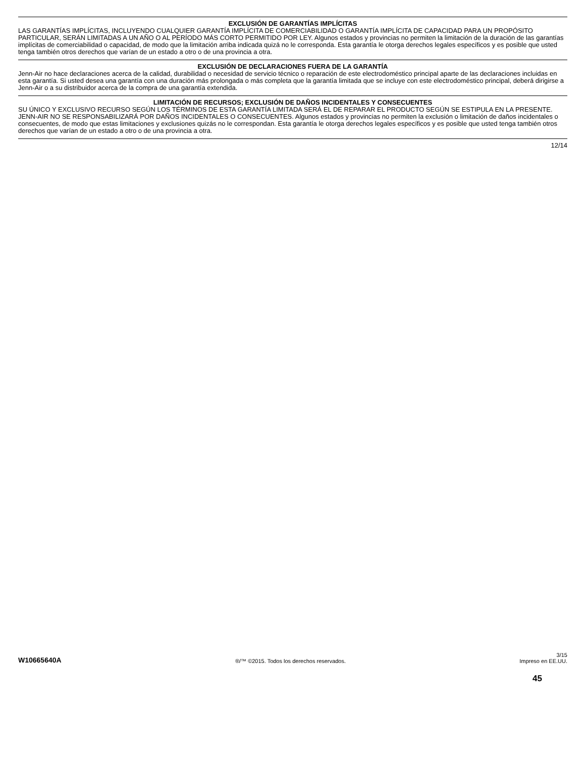EXCLUSIÓN DE GARANTÍAS IMPLÍCITAS
LAS GARANTÍAS IMPLÍCITAS, INCLUYENDO CUALQUIER GARANTÍA IMPLÍCITA DE COMERCIABILIDAD O GARANTÍA IMPLÍCITA DE CAPACIDAD PARA UN PROPÓSITO PARTICULAR, SERÁN LIMITADAS A UN AÑO O AL PERÍODO MÁS CORTO PERMITIDO POR LEY. Algunos estados y provincias no permiten la limitación de la duración de las garantías implícitas de comerciabilidad o capacidad, de modo que la limitación arriba indicada quizá no le corresponda. Esta garantía le otorga derechos legales específicos y es posible que usted tenga también otros derechos que varían de un estado a otro o de una provincia a otra.
EXCLUSIÓN DE DECLARACIONES FUERA DE LA GARANTÍA
Jenn-Air no hace declaraciones acerca de la calidad, durabilidad o necesidad de servicio técnico o reparación de este electrodoméstico principal aparte de las declaraciones incluidas en esta garantía. Si usted desea una garantía con una duración más prolongada o más completa que la garantía limitada que se incluye con este electrodoméstico principal, deberá dirigirse a Jenn-Air o a su distribuidor acerca de la compra de una garantía extendida.
LIMITACIÓN DE RECURSOS; EXCLUSIÓN DE DAÑOS INCIDENTALES Y CONSECUENTES
SU ÚNICO Y EXCLUSIVO RECURSO SEGÚN LOS TÉRMINOS DE ESTA GARANTÍA LIMITADA SERÁ EL DE REPARAR EL PRODUCTO SEGÚN SE ESTIPULA EN LA PRESENTE. JENN-AIR NO SE RESPONSABILIZARÁ POR DAÑOS INCIDENTALES O CONSECUENTES. Algunos estados y provincias no permiten la exclusión o limitación de daños incidentales o consecuentes, de modo que estas limitaciones y exclusiones quizás no le correspondan. Esta garantía le otorga derechos legales específicos y es posible que usted tenga también otros derechos que varían de un estado a otro o de una provincia a otra.
12/14
W10665640A
®/™ ©2015. Todos los derechos reservados.
3/15
Impreso en EE.UU.
45